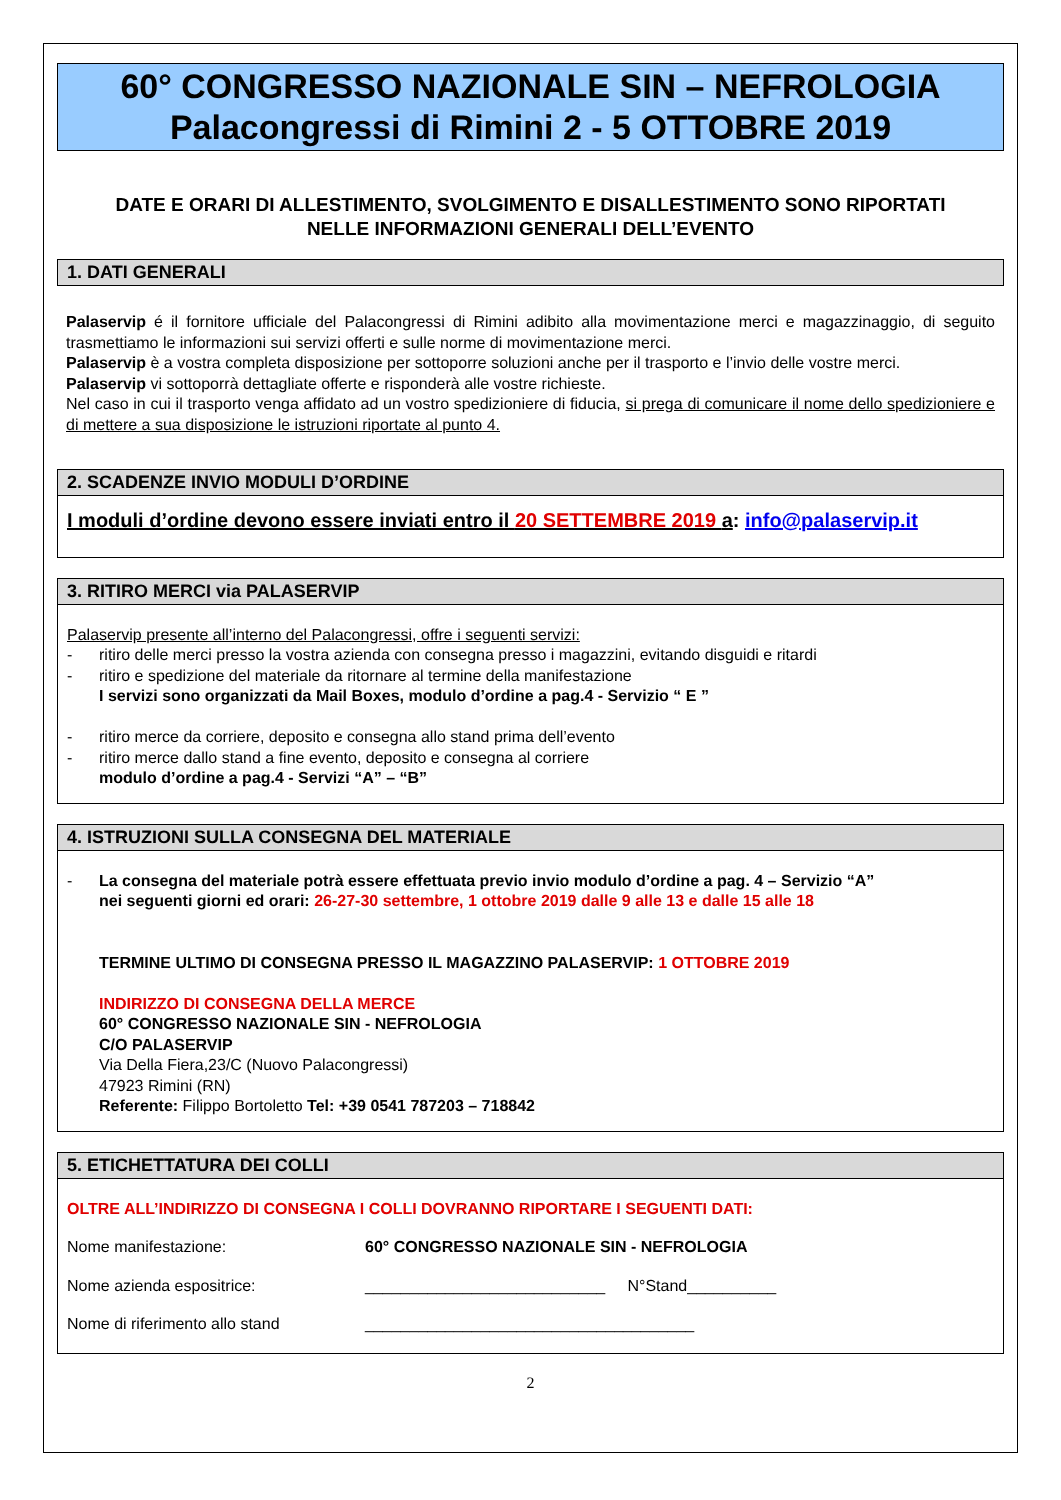60° CONGRESSO NAZIONALE SIN – NEFROLOGIA
Palacongressi di Rimini 2 - 5 OTTOBRE 2019
DATE E ORARI DI ALLESTIMENTO, SVOLGIMENTO E DISALLESTIMENTO SONO RIPORTATI
NELLE INFORMAZIONI GENERALI DELL’EVENTO
1. DATI GENERALI
Palaservip é il fornitore ufficiale del Palacongressi di Rimini adibito alla movimentazione merci e magazzinaggio, di seguito trasmettiamo le informazioni sui servizi offerti e sulle norme di movimentazione merci.
Palaservip è a vostra completa disposizione per sottoporre soluzioni anche per il trasporto e l’invio delle vostre merci.
Palaservip vi sottoporrà dettagliate offerte e risponderà alle vostre richieste.
Nel caso in cui il trasporto venga affidato ad un vostro spedizioniere di fiducia, si prega di comunicare il nome dello spedizioniere e di mettere a sua disposizione le istruzioni riportate al punto 4.
2. SCADENZE INVIO MODULI D’ORDINE
I moduli d’ordine devono essere inviati entro il 20 SETTEMBRE 2019 a: info@palaservip.it
3. RITIRO MERCI via PALASERVIP
Palaservip presente all’interno del Palacongressi, offre i seguenti servizi:
- ritiro delle merci presso la vostra azienda con consegna presso i magazzini, evitando disguidi e ritardi
- ritiro e spedizione del materiale da ritornare al termine della manifestazione
I servizi sono organizzati da Mail Boxes, modulo d’ordine a pag.4 - Servizio “ E ”
- ritiro merce da corriere, deposito e consegna allo stand prima dell’evento
- ritiro merce dallo stand a fine evento, deposito e consegna al corriere
modulo d’ordine a pag.4 - Servizi “A” – “B”
4. ISTRUZIONI SULLA CONSEGNA DEL MATERIALE
- La consegna del materiale potrà essere effettuata previo invio modulo d’ordine a pag. 4 – Servizio “A”
nei seguenti giorni ed orari: 26-27-30 settembre, 1 ottobre 2019 dalle 9 alle 13 e dalle 15 alle 18
TERMINE ULTIMO DI CONSEGNA PRESSO IL MAGAZZINO PALASERVIP: 1 OTTOBRE 2019
INDIRIZZO DI CONSEGNA DELLA MERCE
60° CONGRESSO NAZIONALE SIN - NEFROLOGIA
C/O PALASERVIP
Via Della Fiera,23/C (Nuovo Palacongressi)
47923 Rimini (RN)
Referente: Filippo Bortoletto Tel: +39 0541 787203 – 718842
5. ETICHETTATURA DEI COLLI
OLTRE ALL’INDIRIZZO DI CONSEGNA I COLLI DOVRANNO RIPORTARE I SEGUENTI DATI:
Nome manifestazione: 60° CONGRESSO NAZIONALE SIN - NEFROLOGIA
Nome azienda espositrice: ___________________________ N°Stand__________
Nome di riferimento allo stand _____________________________________
2